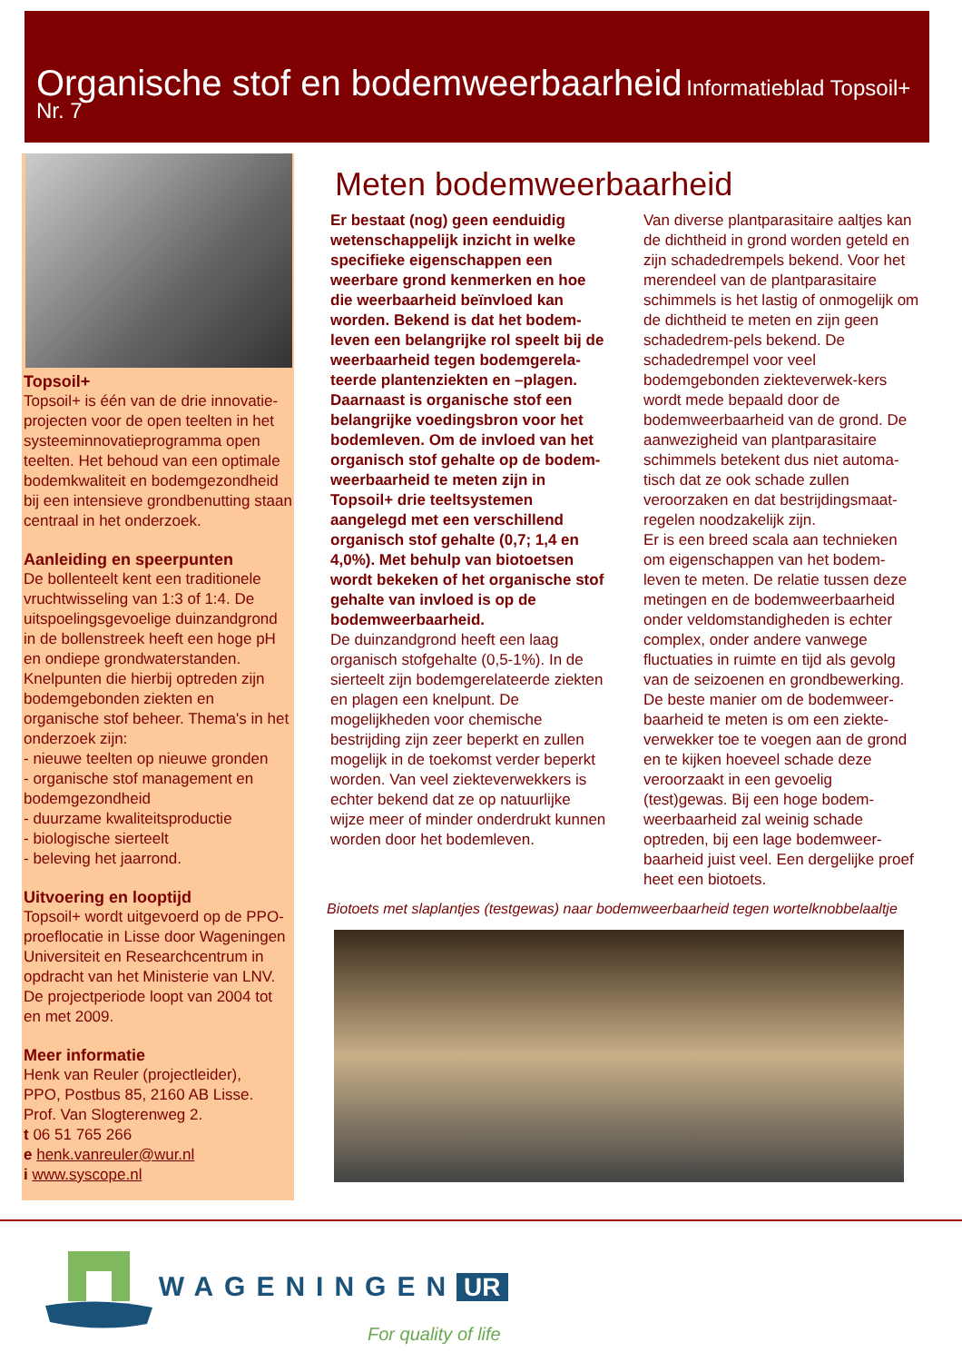Organische stof en bodemweerbaarheid Informatieblad Topsoil+ Nr. 7
Topsoil+
Topsoil+ is één van de drie innovatie-projecten voor de open teelten in het systeeminnovatieprogramma open teelten. Het behoud van een optimale bodemkwaliteit en bodemgezondheid bij een intensieve grondbenutting staan centraal in het onderzoek.
Aanleiding en speerpunten
De bollenteelt kent een traditionele vruchtwisseling van 1:3 of 1:4. De uitspoelingsgevoelige duinzandgrond in de bollenstreek heeft een hoge pH en ondiepe grondwaterstanden. Knelpunten die hierbij optreden zijn bodemgebonden ziekten en organische stof beheer. Thema's in het onderzoek zijn:
- nieuwe teelten op nieuwe gronden
- organische stof management en bodemgezondheid
- duurzame kwaliteitsproductie
- biologische sierteelt
- beleving het jaarrond.
Uitvoering en looptijd
Topsoil+ wordt uitgevoerd op de PPO-proeflocatie in Lisse door Wageningen Universiteit en Researchcentrum in opdracht van het Ministerie van LNV. De projectperiode loopt van 2004 tot en met 2009.
Meer informatie
Henk van Reuler (projectleider),
PPO, Postbus 85, 2160 AB Lisse.
Prof. Van Slogterenweg 2.
t 06 51 765 266
e henk.vanreuler@wur.nl
i www.syscope.nl
Meten bodemweerbaarheid
Er bestaat (nog) geen eenduidig wetenschappelijk inzicht in welke specifieke eigenschappen een weerbare grond kenmerken en hoe die weerbaarheid beïnvloed kan worden. Bekend is dat het bodem-leven een belangrijke rol speelt bij de weerbaarheid tegen bodemgerela-teerde plantenziekten en –plagen. Daarnaast is organische stof een belangrijke voedingsbron voor het bodemleven. Om de invloed van het organisch stof gehalte op de bodem-weerbaarheid te meten zijn in Topsoil+ drie teeltsystemen aangelegd met een verschillend organisch stof gehalte (0,7; 1,4 en 4,0%). Met behulp van biotoetsen wordt bekeken of het organische stof gehalte van invloed is op de bodemweerbaarheid.
De duinzandgrond heeft een laag organisch stofgehalte (0,5-1%). In de sierteelt zijn bodemgerelateerde ziekten en plagen een knelpunt. De mogelijkheden voor chemische bestrijding zijn zeer beperkt en zullen mogelijk in de toekomst verder beperkt worden. Van veel ziekteverwekkers is echter bekend dat ze op natuurlijke wijze meer of minder onderdrukt kunnen worden door het bodemleven.
Van diverse plantparasitaire aaltjes kan de dichtheid in grond worden geteld en zijn schadedrempels bekend. Voor het merendeel van de plantparasitaire schimmels is het lastig of onmogelijk om de dichtheid te meten en zijn geen schadedrem-pels bekend. De schadedrempel voor veel bodemgebonden ziekteverwek-kers wordt mede bepaald door de bodemweerbaarheid van de grond. De aanwezigheid van plantparasitaire schimmels betekent dus niet automa-tisch dat ze ook schade zullen veroorzaken en dat bestrijdingsmaat-regelen noodzakelijk zijn.
Er is een breed scala aan technieken om eigenschappen van het bodem-leven te meten. De relatie tussen deze metingen en de bodemweerbaarheid onder veldomstandigheden is echter complex, onder andere vanwege fluctuaties in ruimte en tijd als gevolg van de seizoenen en grondbewerking. De beste manier om de bodemweer-baarheid te meten is om een ziekte-verwekker toe te voegen aan de grond en te kijken hoeveel schade deze veroorzaakt in een gevoelig (test)gewas. Bij een hoge bodem-weerbaarheid zal weinig schade optreden, bij een lage bodemweer-baarheid juist veel. Een dergelijke proef heet een biotoets.
Biotoets met slaplantjes (testgewas) naar bodemweerbaarheid tegen wortelknobbelaaltje
WAGENINGEN UR
For quality of life